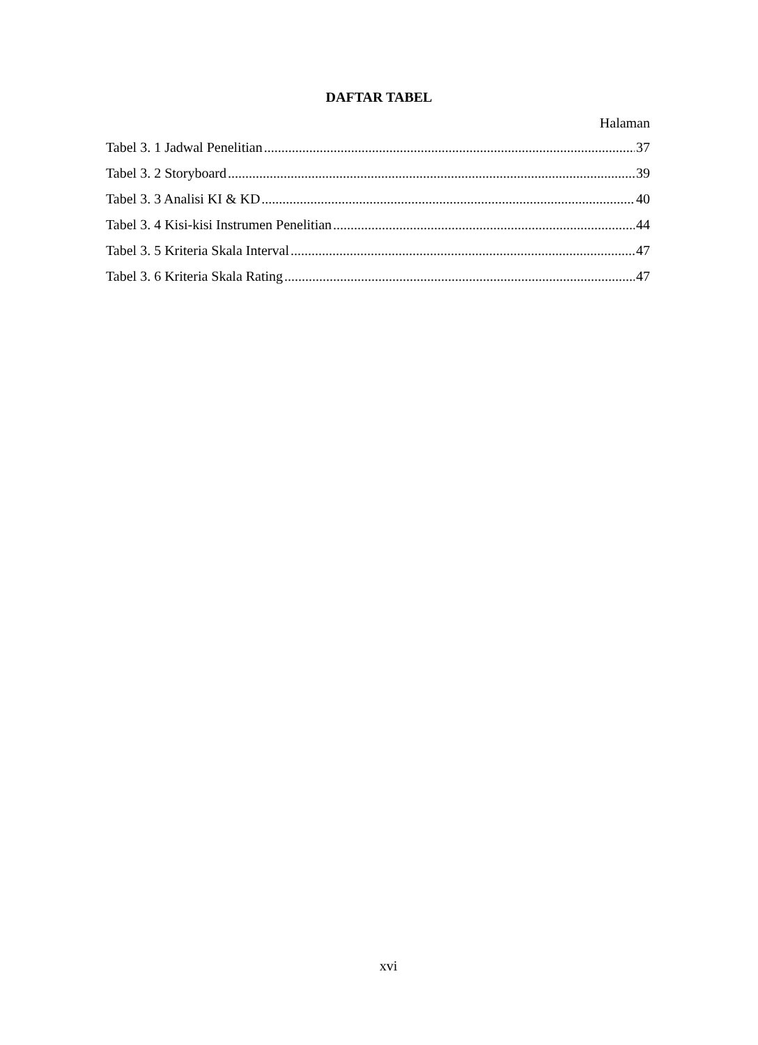DAFTAR TABEL
Halaman
Tabel 3. 1 Jadwal Penelitian 37
Tabel 3. 2 Storyboard 39
Tabel 3. 3 Analisi KI & KD 40
Tabel 3. 4 Kisi-kisi Instrumen Penelitian 44
Tabel 3. 5 Kriteria Skala Interval 47
Tabel 3. 6 Kriteria Skala Rating 47
xvi